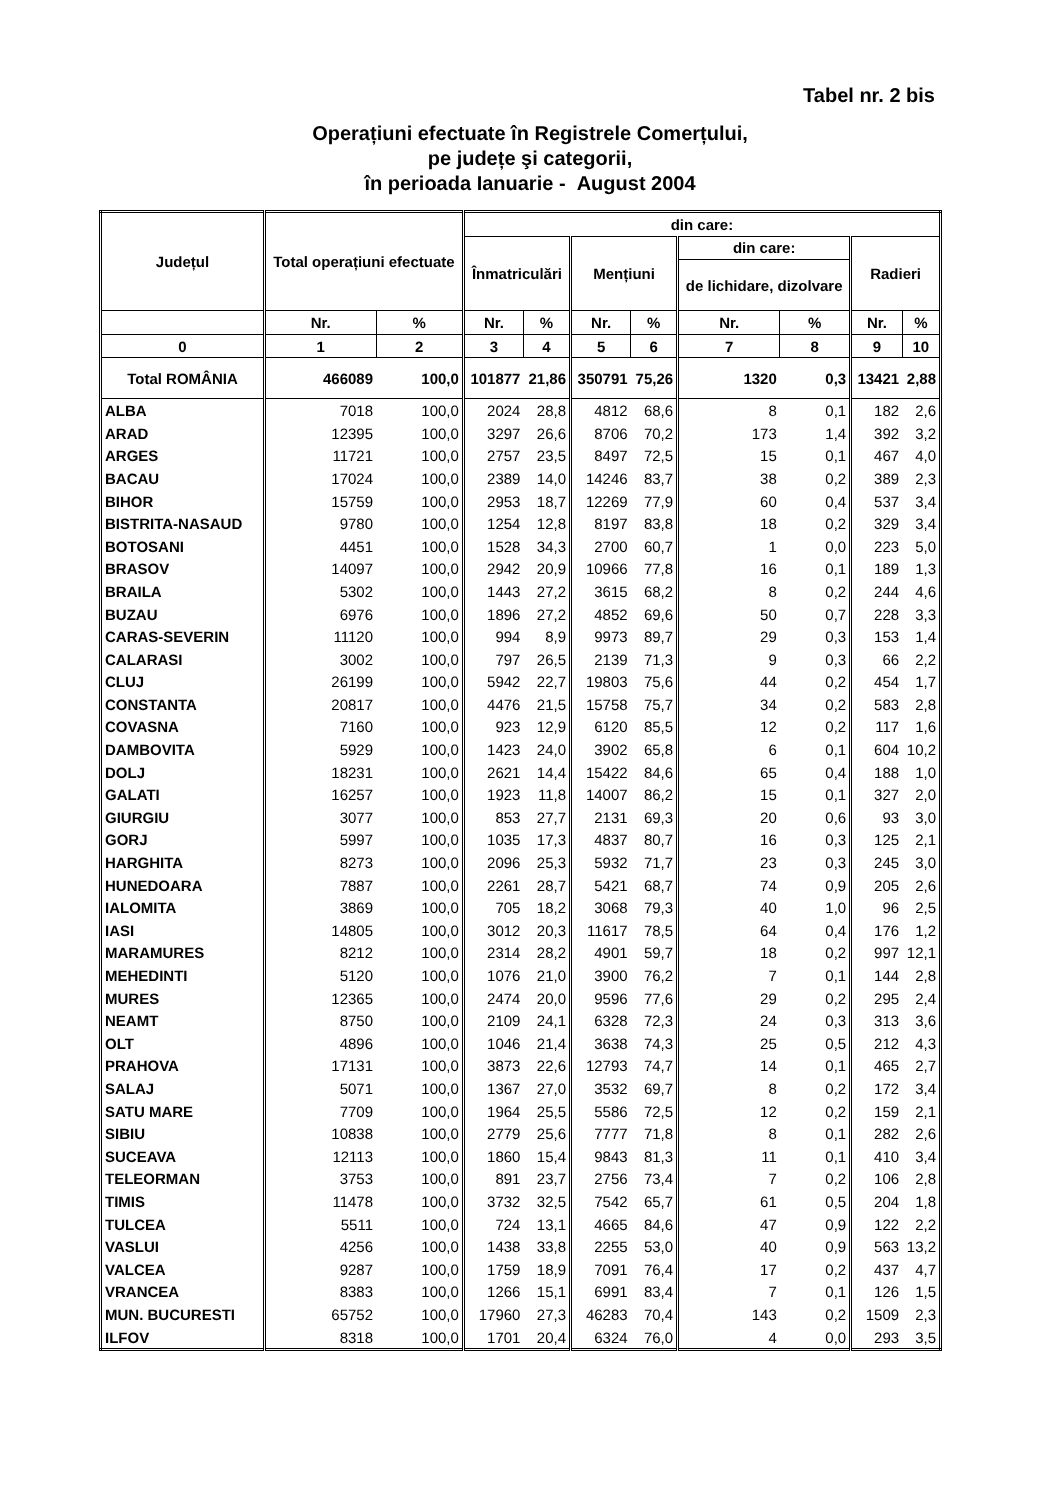Tabel nr. 2 bis
Operațiuni efectuate în Registrele Comerțului,
pe județe şi categorii,
în perioada Ianuarie - August 2004
| Județul | Total operațiuni efectuate | | din care: | | | | | | | |
| --- | --- | --- | --- | --- | --- | --- | --- | --- | --- | --- |
| | | | Înmatriculări | | Mențiuni | | din care: | | Radieri | |
| | | | | | | | de lichidare, dizolvare | | | |
| | Nr. | % | Nr. | % | Nr. | % | Nr. | % | Nr. | % |
| 0 | 1 | 2 | 3 | 4 | 5 | 6 | 7 | 8 | 9 | 10 |
| Total ROMÂNIA | 466089 | 100,0 | 101877 | 21,86 | 350791 | 75,26 | 1320 | 0,3 | 13421 | 2,88 |
| ALBA | 7018 | 100,0 | 2024 | 28,8 | 4812 | 68,6 | 8 | 0,1 | 182 | 2,6 |
| ARAD | 12395 | 100,0 | 3297 | 26,6 | 8706 | 70,2 | 173 | 1,4 | 392 | 3,2 |
| ARGES | 11721 | 100,0 | 2757 | 23,5 | 8497 | 72,5 | 15 | 0,1 | 467 | 4,0 |
| BACAU | 17024 | 100,0 | 2389 | 14,0 | 14246 | 83,7 | 38 | 0,2 | 389 | 2,3 |
| BIHOR | 15759 | 100,0 | 2953 | 18,7 | 12269 | 77,9 | 60 | 0,4 | 537 | 3,4 |
| BISTRITA-NASAUD | 9780 | 100,0 | 1254 | 12,8 | 8197 | 83,8 | 18 | 0,2 | 329 | 3,4 |
| BOTOSANI | 4451 | 100,0 | 1528 | 34,3 | 2700 | 60,7 | 1 | 0,0 | 223 | 5,0 |
| BRASOV | 14097 | 100,0 | 2942 | 20,9 | 10966 | 77,8 | 16 | 0,1 | 189 | 1,3 |
| BRAILA | 5302 | 100,0 | 1443 | 27,2 | 3615 | 68,2 | 8 | 0,2 | 244 | 4,6 |
| BUZAU | 6976 | 100,0 | 1896 | 27,2 | 4852 | 69,6 | 50 | 0,7 | 228 | 3,3 |
| CARAS-SEVERIN | 11120 | 100,0 | 994 | 8,9 | 9973 | 89,7 | 29 | 0,3 | 153 | 1,4 |
| CALARASI | 3002 | 100,0 | 797 | 26,5 | 2139 | 71,3 | 9 | 0,3 | 66 | 2,2 |
| CLUJ | 26199 | 100,0 | 5942 | 22,7 | 19803 | 75,6 | 44 | 0,2 | 454 | 1,7 |
| CONSTANTA | 20817 | 100,0 | 4476 | 21,5 | 15758 | 75,7 | 34 | 0,2 | 583 | 2,8 |
| COVASNA | 7160 | 100,0 | 923 | 12,9 | 6120 | 85,5 | 12 | 0,2 | 117 | 1,6 |
| DAMBOVITA | 5929 | 100,0 | 1423 | 24,0 | 3902 | 65,8 | 6 | 0,1 | 604 | 10,2 |
| DOLJ | 18231 | 100,0 | 2621 | 14,4 | 15422 | 84,6 | 65 | 0,4 | 188 | 1,0 |
| GALATI | 16257 | 100,0 | 1923 | 11,8 | 14007 | 86,2 | 15 | 0,1 | 327 | 2,0 |
| GIURGIU | 3077 | 100,0 | 853 | 27,7 | 2131 | 69,3 | 20 | 0,6 | 93 | 3,0 |
| GORJ | 5997 | 100,0 | 1035 | 17,3 | 4837 | 80,7 | 16 | 0,3 | 125 | 2,1 |
| HARGHITA | 8273 | 100,0 | 2096 | 25,3 | 5932 | 71,7 | 23 | 0,3 | 245 | 3,0 |
| HUNEDOARA | 7887 | 100,0 | 2261 | 28,7 | 5421 | 68,7 | 74 | 0,9 | 205 | 2,6 |
| IALOMITA | 3869 | 100,0 | 705 | 18,2 | 3068 | 79,3 | 40 | 1,0 | 96 | 2,5 |
| IASI | 14805 | 100,0 | 3012 | 20,3 | 11617 | 78,5 | 64 | 0,4 | 176 | 1,2 |
| MARAMURES | 8212 | 100,0 | 2314 | 28,2 | 4901 | 59,7 | 18 | 0,2 | 997 | 12,1 |
| MEHEDINTI | 5120 | 100,0 | 1076 | 21,0 | 3900 | 76,2 | 7 | 0,1 | 144 | 2,8 |
| MURES | 12365 | 100,0 | 2474 | 20,0 | 9596 | 77,6 | 29 | 0,2 | 295 | 2,4 |
| NEAMT | 8750 | 100,0 | 2109 | 24,1 | 6328 | 72,3 | 24 | 0,3 | 313 | 3,6 |
| OLT | 4896 | 100,0 | 1046 | 21,4 | 3638 | 74,3 | 25 | 0,5 | 212 | 4,3 |
| PRAHOVA | 17131 | 100,0 | 3873 | 22,6 | 12793 | 74,7 | 14 | 0,1 | 465 | 2,7 |
| SALAJ | 5071 | 100,0 | 1367 | 27,0 | 3532 | 69,7 | 8 | 0,2 | 172 | 3,4 |
| SATU MARE | 7709 | 100,0 | 1964 | 25,5 | 5586 | 72,5 | 12 | 0,2 | 159 | 2,1 |
| SIBIU | 10838 | 100,0 | 2779 | 25,6 | 7777 | 71,8 | 8 | 0,1 | 282 | 2,6 |
| SUCEAVA | 12113 | 100,0 | 1860 | 15,4 | 9843 | 81,3 | 11 | 0,1 | 410 | 3,4 |
| TELEORMAN | 3753 | 100,0 | 891 | 23,7 | 2756 | 73,4 | 7 | 0,2 | 106 | 2,8 |
| TIMIS | 11478 | 100,0 | 3732 | 32,5 | 7542 | 65,7 | 61 | 0,5 | 204 | 1,8 |
| TULCEA | 5511 | 100,0 | 724 | 13,1 | 4665 | 84,6 | 47 | 0,9 | 122 | 2,2 |
| VASLUI | 4256 | 100,0 | 1438 | 33,8 | 2255 | 53,0 | 40 | 0,9 | 563 | 13,2 |
| VALCEA | 9287 | 100,0 | 1759 | 18,9 | 7091 | 76,4 | 17 | 0,2 | 437 | 4,7 |
| VRANCEA | 8383 | 100,0 | 1266 | 15,1 | 6991 | 83,4 | 7 | 0,1 | 126 | 1,5 |
| MUN. BUCURESTI | 65752 | 100,0 | 17960 | 27,3 | 46283 | 70,4 | 143 | 0,2 | 1509 | 2,3 |
| ILFOV | 8318 | 100,0 | 1701 | 20,4 | 6324 | 76,0 | 4 | 0,0 | 293 | 3,5 |